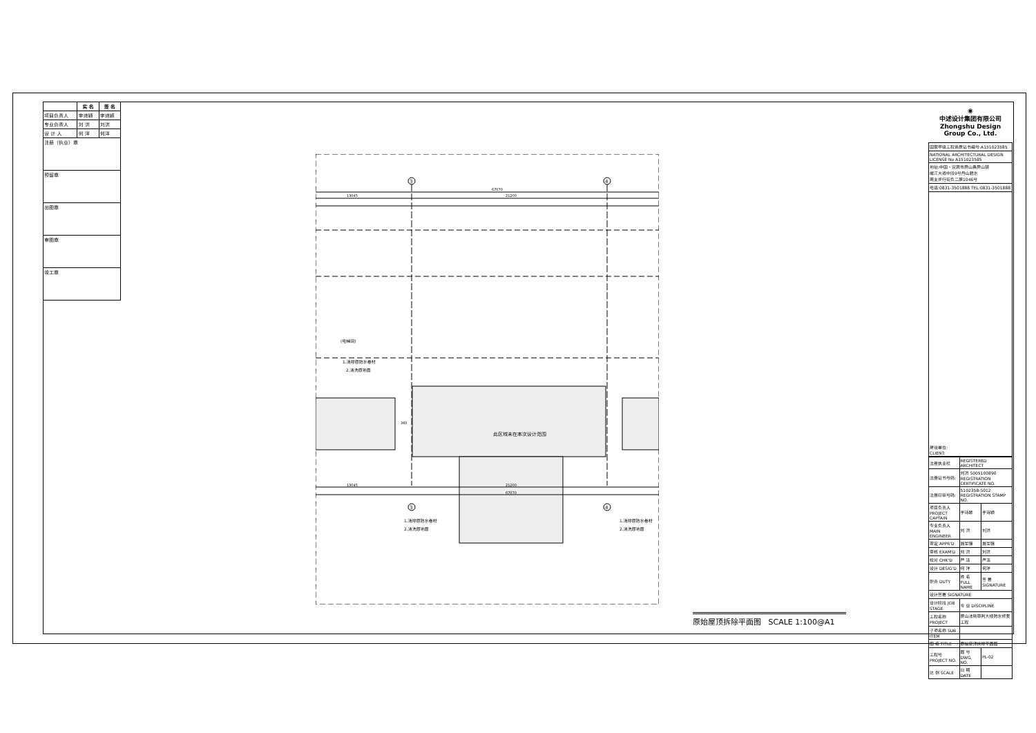| | 实 名 | 签 名 |
| --- | --- | --- |
| 项目负责人 | 李诗颖 | 李诗颖 |
| 专业负责人 | 刘 洪 | 刘洪 |
| 设 计 人 | 何 洋 | 何洋 |
| 注册（执业）章 | | |
| 预留章 | | |
| 出图章 | | |
| 审图章 | | |
| 竣工章 | | |
67070
13045
21200
3
4
此区域未在本次设计范围
(电梯间)
1.清除原防水卷材
2.清洗原地面
13045
21200
67070
3
4
1.清除原防水卷材
2.清洗原地面
1.清除原防水卷材
2.清洗原地面
360
原始屋顶拆除平面图 SCALE 1:100@A1
◉
中述设计集团有限公司
Zhongshu Design Group Co., Ltd.
| 国家甲级工程资质证书编号:A151023585 |
| NATIONAL ARCHITECTURAL DESIGN LICENSE No A151023585 |
| 地址:中国・宜宾市屏山县屏山镇 岷江大道中段9号丹山碧水 商业步行街负二层1046号 |
| 电话:0831-3501888 TEL:0831-3501888 |
| 建设单位: CLIENT: |
| 注册执业栏 | REGISTERED ARCHITECT | |
| 注册证书号码: | 刘洪 S005100890 REGISTRATION CERTIFICATE NO. | |
| 注册印章号码: | 5102358-S012 REGISTRATION STAMP NO. | |
| 项目负责人 PROJECT CAPTAIN | 李诗颖 | 李诗颖 |
| 专业负责人 MAIN ENGINEER | 刘 洪 | 刘洪 |
| 审定 APPR'D | 聂军强 | 聂军强 |
| 审核 EXAM'D | 刘 洪 | 刘洪 |
| 校对 CHK'D | 严 洁 | 严洁 |
| 设计 DESIG'D | 何 洋 | 何洋 |
| 职责 DUTY | 姓 名 FULL NAME | 签 署 SIGNATURE |
| 设计签署 SIGNATURE | | |
| 设计阶段 JOB STAGE | 专 业 DISCIPLINE | |
| 工程名称 PROJECT | 屏山法院审判大楼防水修复工程 | |
| 子项名称 SUB ITEM | | |
| 图 名 TITLE | 原始屋顶拆除平面图 | |
| 工程号 PROJECT NO. | 图 号 DWG. NO. | PL-02 |
| 比 例 SCALE | 日 期 DATE | |